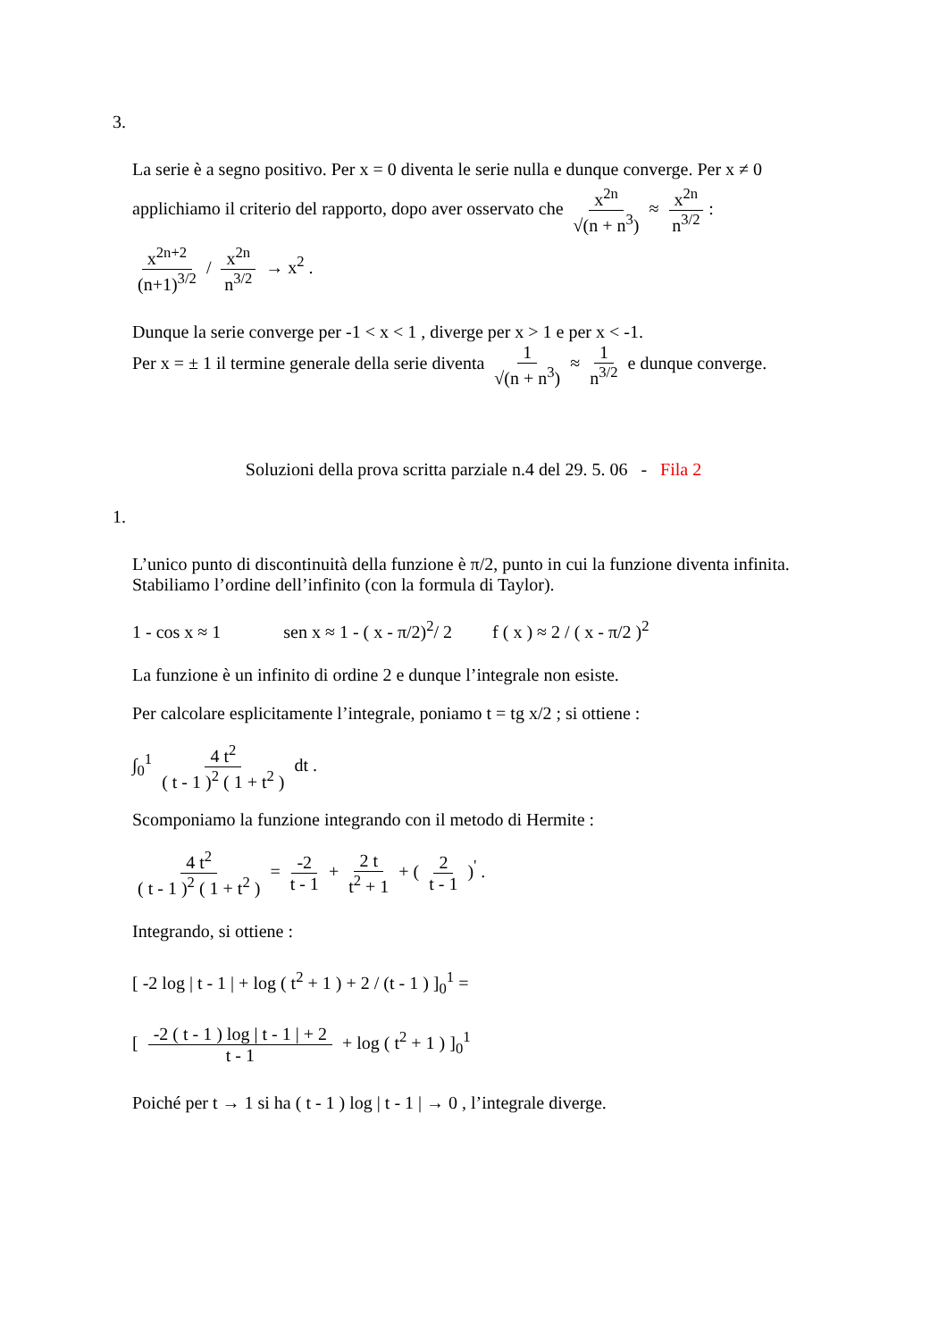3.
La serie è a segno positivo. Per x = 0 diventa le serie nulla e dunque converge. Per x ≠ 0
applichiamo il criterio del rapporto, dopo aver osservato che x<sup>2n</sup> √(n + n<sup>3</sup>) ≈ x<sup>2n</sup> n<sup>3/2</sup>:
x<sup>2n+2</sup> (n+1)<sup>3/2</sup> / x<sup>2n</sup> n<sup>3/2</sup> → x<sup>2</sup> .
Dunque la serie converge per -1 < x < 1 , diverge per x > 1 e per x < -1.
Per x = ± 1 il termine generale della serie diventa 1 √(n + n<sup>3</sup>) ≈ 1 n<sup>3/2</sup> e dunque converge.
Soluzioni della prova scritta parziale n.4 del 29. 5. 06 - Fila 2
1.
L’unico punto di discontinuità della funzione è π/2, punto in cui la funzione diventa infinita. Stabiliamo l’ordine dell’infinito (con la formula di Taylor).
1 - cos x ≈ 1 sen x ≈ 1 - ( x - π/2)<sup>2</sup>/ 2 f ( x ) ≈ 2 / ( x - π/2 )<sup>2</sup>
La funzione è un infinito di ordine 2 e dunque l’integrale non esiste.
Per calcolare esplicitamente l’integrale, poniamo t = tg x/2 ; si ottiene :
∫<sub>0</sub><sup>1</sup> 4 t<sup>2</sup> ( t - 1 )<sup>2</sup> ( 1 + t<sup>2</sup> ) dt .
Scomponiamo la funzione integrando con il metodo di Hermite :
4 t<sup>2</sup> ( t - 1 )<sup>2</sup> ( 1 + t<sup>2</sup> ) = -2 t - 1 + 2 t t<sup>2</sup> + 1 + ( 2 t - 1 )<sup>'</sup> .
Integrando, si ottiene :
[ -2 log | t - 1 | + log ( t<sup>2</sup> + 1 ) + 2 / (t - 1 ) ]<sub>0</sub><sup>1</sup> =
[ -2 ( t - 1 ) log | t - 1 | + 2 t - 1 + log ( t<sup>2</sup> + 1 ) ]<sub>0</sub><sup>1</sup>
Poiché per t → 1 si ha ( t - 1 ) log | t - 1 | → 0 , l’integrale diverge.